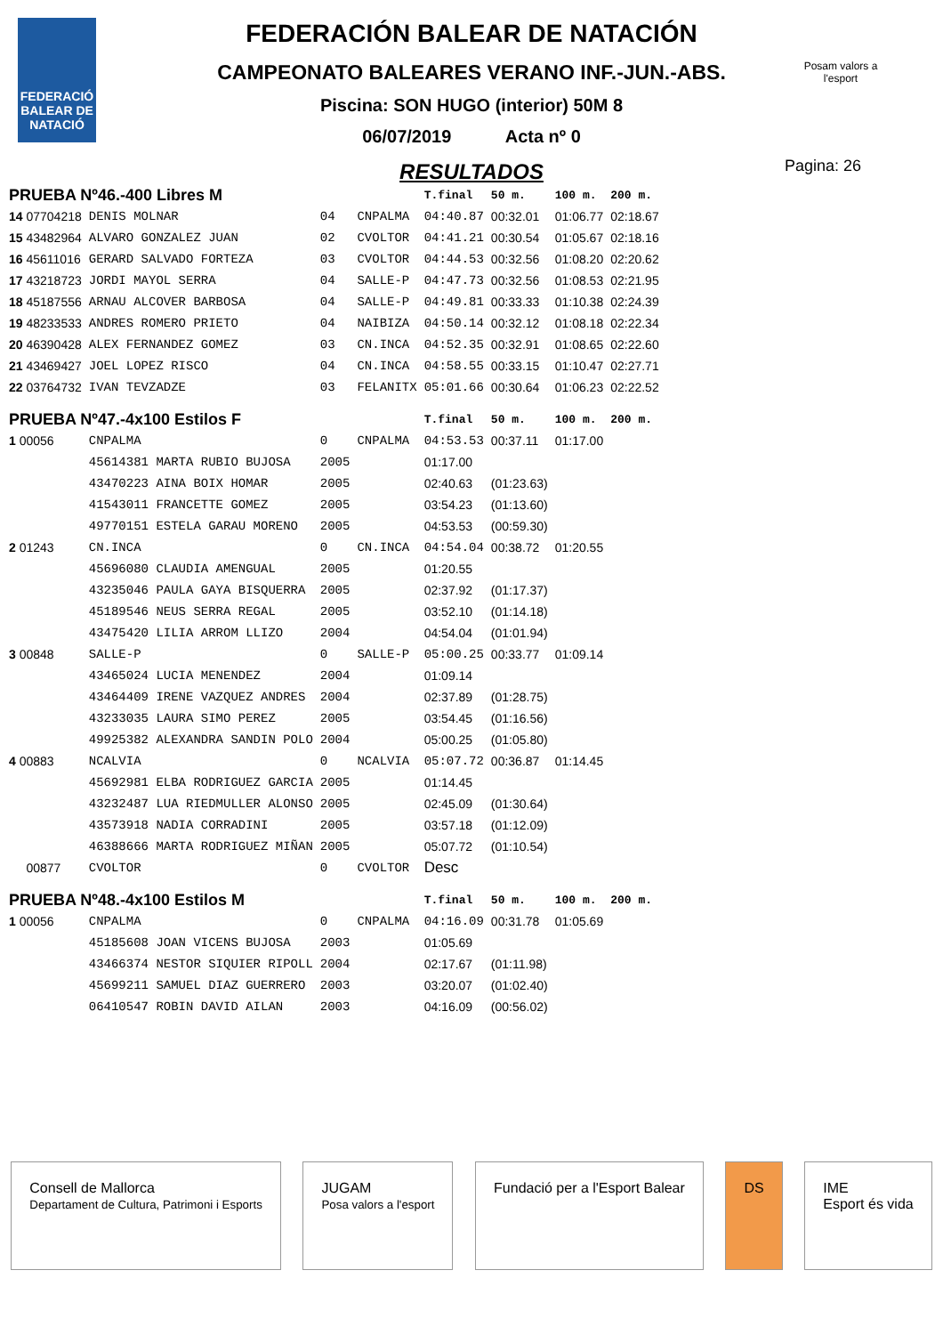FEDERACIÓ BALEAR DE NATACIÓ
Posam valors a l'esport
FEDERACIÓN BALEAR DE NATACIÓN
CAMPEONATO BALEARES VERANO INF.-JUN.-ABS.
Piscina: SON HUGO (interior) 50M 8
06/07/2019 Acta nº 0
RESULTADOS
Pagina: 26
| PRUEBA Nº46.-400 Libres M | | | | T.final | 50 m. | 100 m. | 200 m. |
| 14 07704218 | DENIS MOLNAR | 04 | CNPALMA | 04:40.87 | 00:32.01 | 01:06.77 | 02:18.67 |
| 15 43482964 | ALVARO GONZALEZ JUAN | 02 | CVOLTOR | 04:41.21 | 00:30.54 | 01:05.67 | 02:18.16 |
| 16 45611016 | GERARD SALVADO FORTEZA | 03 | CVOLTOR | 04:44.53 | 00:32.56 | 01:08.20 | 02:20.62 |
| 17 43218723 | JORDI MAYOL SERRA | 04 | SALLE-P | 04:47.73 | 00:32.56 | 01:08.53 | 02:21.95 |
| 18 45187556 | ARNAU ALCOVER BARBOSA | 04 | SALLE-P | 04:49.81 | 00:33.33 | 01:10.38 | 02:24.39 |
| 19 48233533 | ANDRES ROMERO PRIETO | 04 | NAIBIZA | 04:50.14 | 00:32.12 | 01:08.18 | 02:22.34 |
| 20 46390428 | ALEX FERNANDEZ GOMEZ | 03 | CN.INCA | 04:52.35 | 00:32.91 | 01:08.65 | 02:22.60 |
| 21 43469427 | JOEL LOPEZ RISCO | 04 | CN.INCA | 04:58.55 | 00:33.15 | 01:10.47 | 02:27.71 |
| 22 03764732 | IVAN TEVZADZE | 03 | FELANITX | 05:01.66 | 00:30.64 | 01:06.23 | 02:22.52 |
| PRUEBA Nº47.-4x100 Estilos F | | | | T.final | 50 m. | 100 m. | 200 m. |
| 1 00056 | CNPALMA | 0 | CNPALMA | 04:53.53 | 00:37.11 | 01:17.00 | |
| | 45614381 MARTA RUBIO BUJOSA | 2005 | | 01:17.00 | | | |
| | 43470223 AINA BOIX HOMAR | 2005 | | 02:40.63 | (01:23.63) | | |
| | 41543011 FRANCETTE GOMEZ | 2005 | | 03:54.23 | (01:13.60) | | |
| | 49770151 ESTELA GARAU MORENO | 2005 | | 04:53.53 | (00:59.30) | | |
| 2 01243 | CN.INCA | 0 | CN.INCA | 04:54.04 | 00:38.72 | 01:20.55 | |
| | 45696080 CLAUDIA AMENGUAL | 2005 | | 01:20.55 | | | |
| | 43235046 PAULA GAYA BISQUERRA | 2005 | | 02:37.92 | (01:17.37) | | |
| | 45189546 NEUS SERRA REGAL | 2005 | | 03:52.10 | (01:14.18) | | |
| | 43475420 LILIA ARROM LLIZO | 2004 | | 04:54.04 | (01:01.94) | | |
| 3 00848 | SALLE-P | 0 | SALLE-P | 05:00.25 | 00:33.77 | 01:09.14 | |
| | 43465024 LUCIA MENENDEZ | 2004 | | 01:09.14 | | | |
| | 43464409 IRENE VAZQUEZ ANDRES | 2004 | | 02:37.89 | (01:28.75) | | |
| | 43233035 LAURA SIMO PEREZ | 2005 | | 03:54.45 | (01:16.56) | | |
| | 49925382 ALEXANDRA SANDIN POLO | 2004 | | 05:00.25 | (01:05.80) | | |
| 4 00883 | NCALVIA | 0 | NCALVIA | 05:07.72 | 00:36.87 | 01:14.45 | |
| | 45692981 ELBA RODRIGUEZ GARCIA | 2005 | | 01:14.45 | | | |
| | 43232487 LUA RIEDMULLER ALONSO | 2005 | | 02:45.09 | (01:30.64) | | |
| | 43573918 NADIA CORRADINI | 2005 | | 03:57.18 | (01:12.09) | | |
| | 46388666 MARTA RODRIGUEZ MIÑAN | 2005 | | 05:07.72 | (01:10.54) | | |
| 00877 | CVOLTOR | 0 | CVOLTOR | Desc | | | |
| PRUEBA Nº48.-4x100 Estilos M | | | | T.final | 50 m. | 100 m. | 200 m. |
| 1 00056 | CNPALMA | 0 | CNPALMA | 04:16.09 | 00:31.78 | 01:05.69 | |
| | 45185608 JOAN VICENS BUJOSA | 2003 | | 01:05.69 | | | |
| | 43466374 NESTOR SIQUIER RIPOLL | 2004 | | 02:17.67 | (01:11.98) | | |
| | 45699211 SAMUEL DIAZ GUERRERO | 2003 | | 03:20.07 | (01:02.40) | | |
| | 06410547 ROBIN DAVID AILAN | 2003 | | 04:16.09 | (00:56.02) | | |
Consell de Mallorca
Departament de Cultura, Patrimoni i Esports
JUGAM
Posa valors a l'esport
Fundació per a l'Esport Balear DS IME
Esport és vida